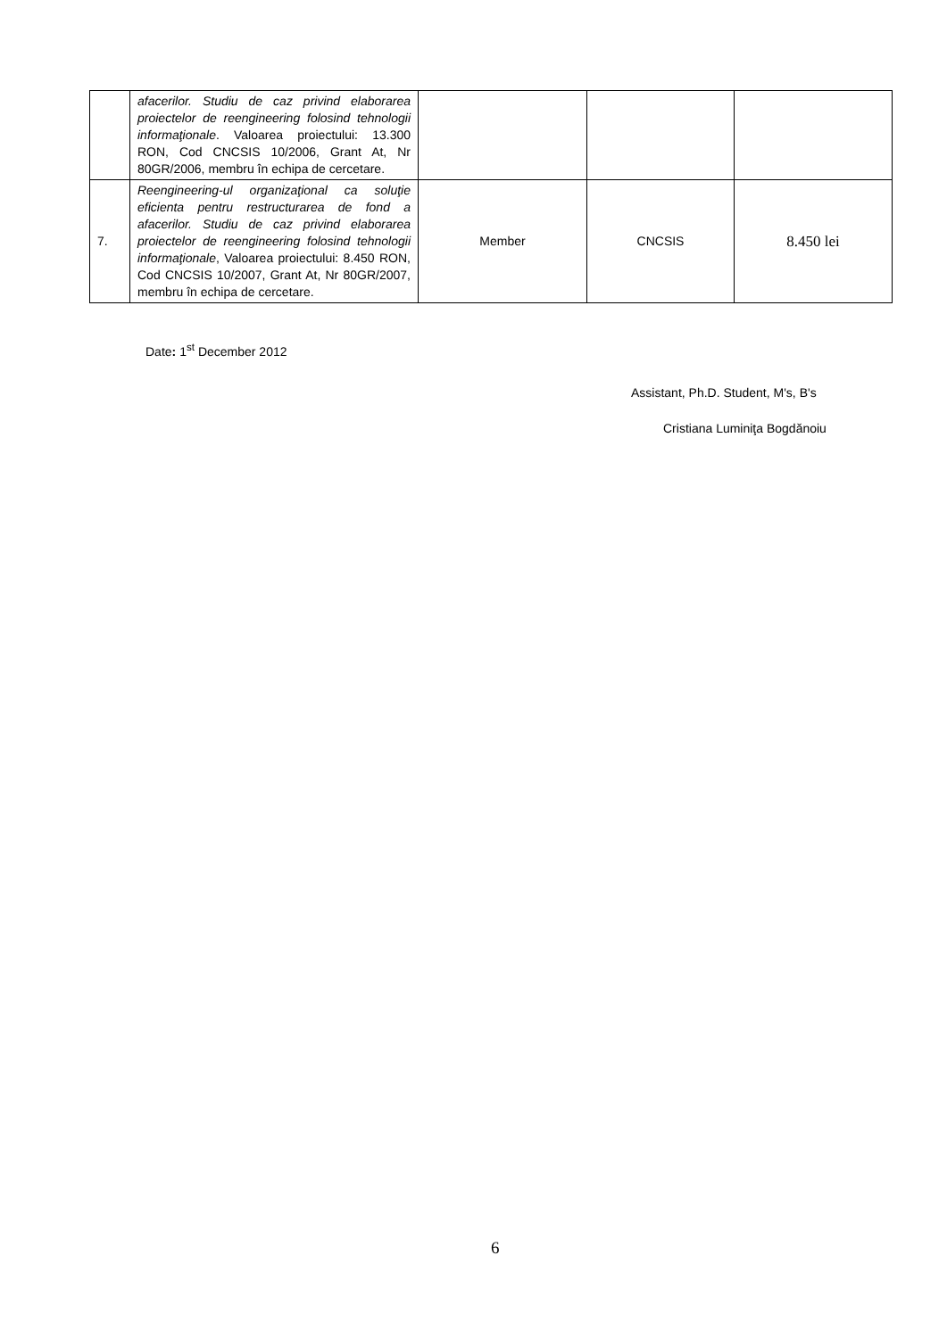| | afacerilor. Studiu de caz privind elaborarea proiectelor de reengineering folosind tehnologii informaţionale . Valoarea proiectului: 13.300 RON, Cod CNCSIS 10/2006, Grant At, Nr 80GR/2006, membru în echipa de cercetare. | | | |
| 7. | Reengineering-ul organizaţional ca soluţie eficienta pentru restructurarea de fond a afacerilor. Studiu de caz privind elaborarea proiectelor de reengineering folosind tehnologii informaţionale , Valoarea proiectului: 8.450 RON, Cod CNCSIS 10/2007, Grant At, Nr 80GR/2007, membru în echipa de cercetare. | Member | CNCSIS | 8.450 lei |
Date: 1<sup>st</sup> December 2012
Assistant, Ph.D. Student, M's, B's
Cristiana Luminiţa Bogdănoiu
6